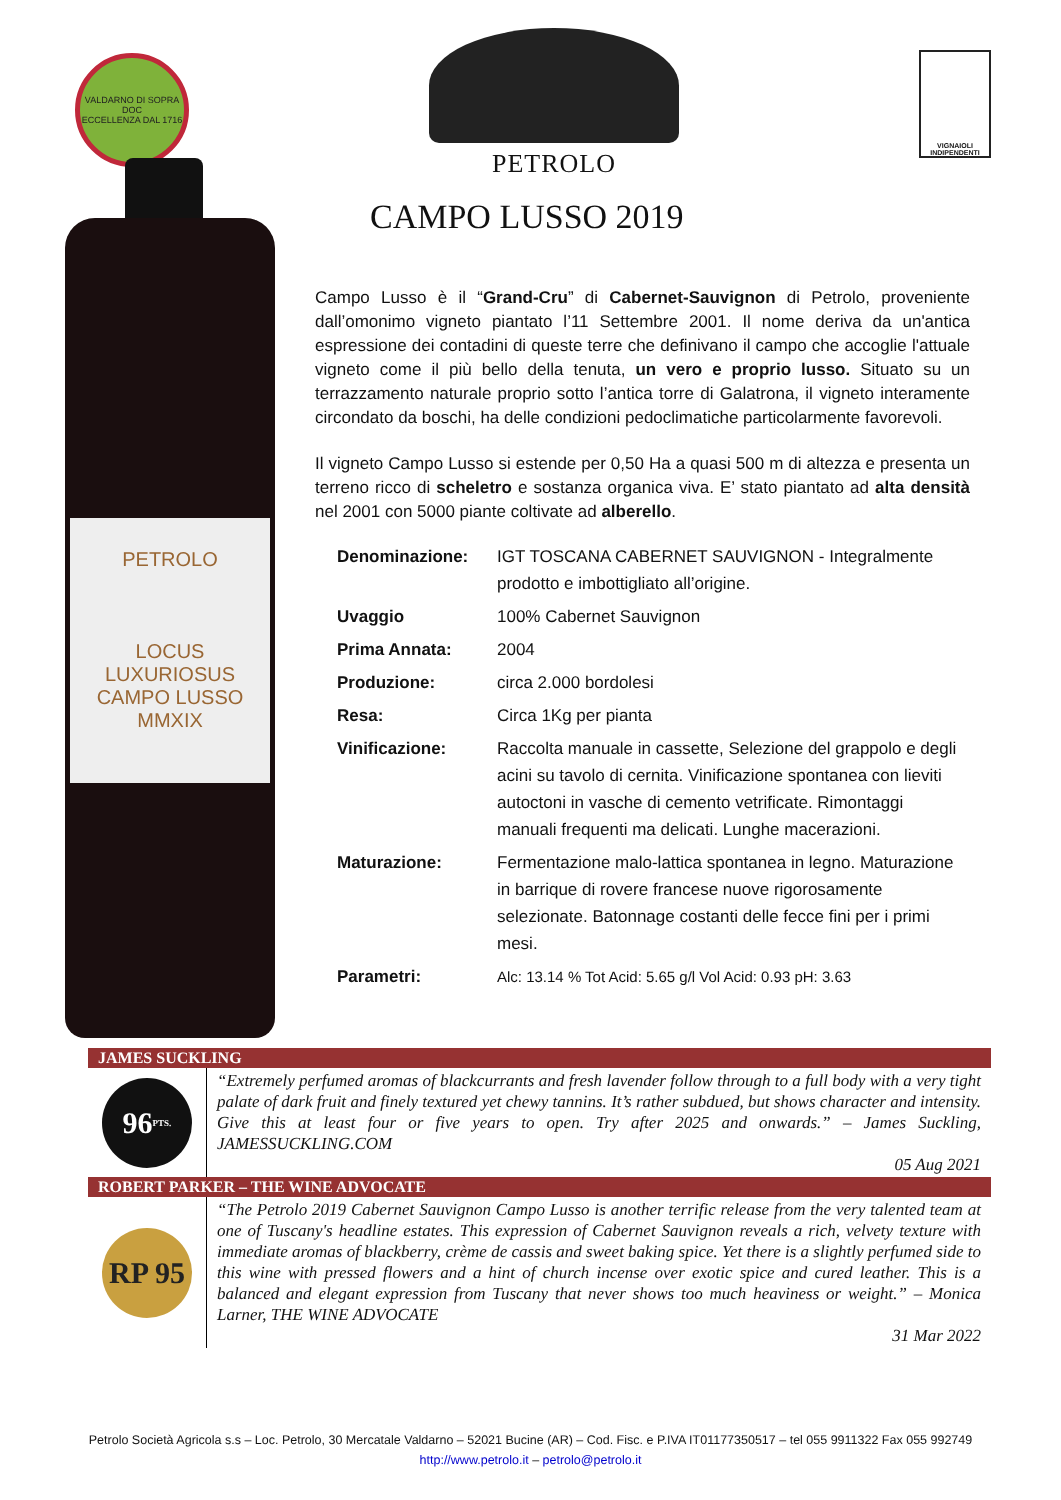VALDARNO DI SOPRA DOC
ECCELLENZA DAL 1716
PETROLO
VIGNAIOLI INDIPENDENTI
PETROLO
LOCUS LUXURIOSUS
CAMPO LUSSO
MMXIX
CAMPO LUSSO 2019
Campo Lusso è il “Grand-Cru” di Cabernet-Sauvignon di Petrolo, proveniente dall’omonimo vigneto piantato l’11 Settembre 2001. Il nome deriva da un'antica espressione dei contadini di queste terre che definivano il campo che accoglie l'attuale vigneto come il più bello della tenuta, un vero e proprio lusso. Situato su un terrazzamento naturale proprio sotto l’antica torre di Galatrona, il vigneto interamente circondato da boschi, ha delle condizioni pedoclimatiche particolarmente favorevoli.
Il vigneto Campo Lusso si estende per 0,50 Ha a quasi 500 m di altezza e presenta un terreno ricco di scheletro e sostanza organica viva. E’ stato piantato ad alta densità nel 2001 con 5000 piante coltivate ad alberello.
| Denominazione: | IGT TOSCANA CABERNET SAUVIGNON - Integralmente prodotto e imbottigliato all’origine. |
| Uvaggio | 100% Cabernet Sauvignon |
| Prima Annata: | 2004 |
| Produzione: | circa 2.000 bordolesi |
| Resa: | Circa 1Kg per pianta |
| Vinificazione: | Raccolta manuale in cassette, Selezione del grappolo e degli acini su tavolo di cernita. Vinificazione spontanea con lieviti autoctoni in vasche di cemento vetrificate. Rimontaggi manuali frequenti ma delicati. Lunghe macerazioni. |
| Maturazione: | Fermentazione malo-lattica spontanea in legno. Maturazione in barrique di rovere francese nuove rigorosamente selezionate. Batonnage costanti delle fecce fini per i primi mesi. |
| Parametri: | Alc: 13.14 % Tot Acid: 5.65 g/l Vol Acid: 0.93 pH: 3.63 |
JAMES SUCKLING
96 PTS.
“Extremely perfumed aromas of blackcurrants and fresh lavender follow through to a full body with a very tight palate of dark fruit and finely textured yet chewy tannins. It’s rather subdued, but shows character and intensity. Give this at least four or five years to open. Try after 2025 and onwards.” – James Suckling, JAMESSUCKLING.COM
05 Aug 2021
ROBERT PARKER – THE WINE ADVOCATE
RP 95
“The Petrolo 2019 Cabernet Sauvignon Campo Lusso is another terrific release from the very talented team at one of Tuscany's headline estates. This expression of Cabernet Sauvignon reveals a rich, velvety texture with immediate aromas of blackberry, crème de cassis and sweet baking spice. Yet there is a slightly perfumed side to this wine with pressed flowers and a hint of church incense over exotic spice and cured leather. This is a balanced and elegant expression from Tuscany that never shows too much heaviness or weight.” – Monica Larner, THE WINE ADVOCATE
31 Mar 2022
Petrolo Società Agricola s.s – Loc. Petrolo, 30 Mercatale Valdarno – 52021 Bucine (AR) – Cod. Fisc. e P.IVA IT01177350517 – tel 055 9911322 Fax 055 992749
http://www.petrolo.it – petrolo@petrolo.it